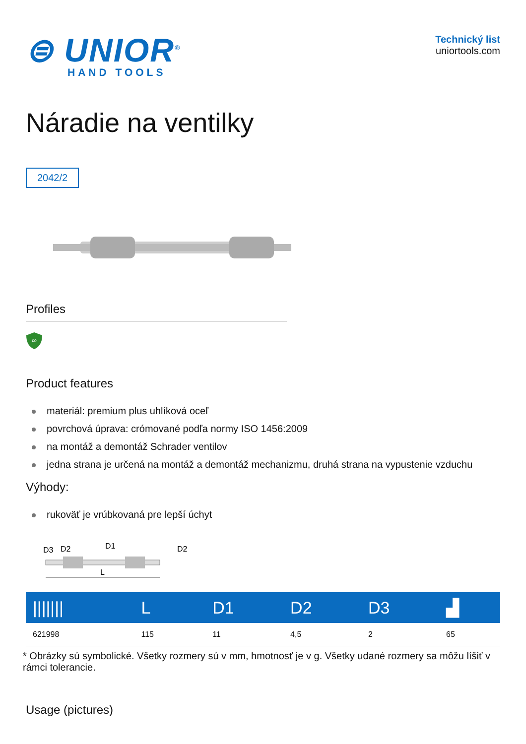⊜ UNIOR<sup>®</sup>
HAND TOOLS
Technický list
uniortools.com
Náradie na ventilky
2042/2
Profiles
∞
Product features
materiál: premium plus uhlíková oceľ
povrchová úprava: crómované podľa normy ISO 1456:2009
na montáž a demontáž Schrader ventilov
jedna strana je určená na montáž a demontáž mechanizmu, druhá strana na vypustenie vzduchu
Výhody:
rukoväť je vrúbkovaná pre lepší úchyt
D3
D2
D1
D2
L
| /////// | L | D1 | D2 | D3 | ▟ |
| --- | --- | --- | --- | --- | --- |
| 621998 | 115 | 11 | 4,5 | 2 | 65 |
* Obrázky sú symbolické. Všetky rozmery sú v mm, hmotnosť je v g. Všetky udané rozmery sa môžu líšiť v rámci tolerancie.
Usage (pictures)